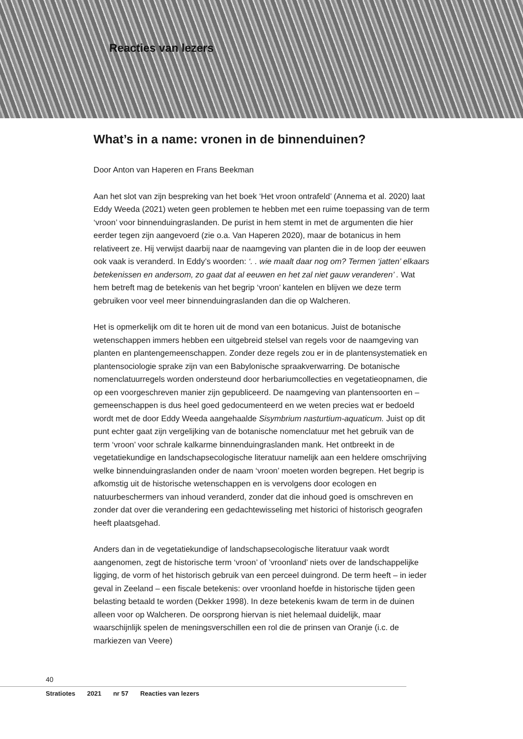Reacties van lezers
What’s in a name: vronen in de binnenduinen?
Door Anton van Haperen en Frans Beekman
Aan het slot van zijn bespreking van het boek ‘Het vroon ontrafeld’ (Annema et al. 2020) laat Eddy Weeda (2021) weten geen problemen te hebben met een ruime toepassing van de term ‘vroon’ voor binnenduingraslanden. De purist in hem stemt in met de argumenten die hier eerder tegen zijn aangevoerd (zie o.a. Van Haperen 2020), maar de botanicus in hem relativeert ze. Hij verwijst daarbij naar de naamgeving van planten die in de loop der eeuwen ook vaak is veranderd. In Eddy’s woorden: ‘. . wie maalt daar nog om? Termen ‘jatten’ elkaars betekenissen en andersom, zo gaat dat al eeuwen en het zal niet gauw veranderen’ . Wat hem betreft mag de betekenis van het begrip ‘vroon’ kantelen en blijven we deze term gebruiken voor veel meer binnenduingraslanden dan die op Walcheren.
Het is opmerkelijk om dit te horen uit de mond van een botanicus. Juist de bota­nische wetenschappen immers hebben een uitgebreid stelsel van regels voor de naamgeving van planten en plantengemeenschappen. Zonder deze regels zou er in de plantensystematiek en plantensociologie sprake zijn van een Babylonische spraakverwarring. De botanische nomenclatuurregels worden ondersteund door herbariumcollecties en vegetatieopnamen, die op een voorgeschreven manier zijn gepubliceerd. De naamgeving van plantensoorten en –gemeenschappen is dus heel goed gedocumenteerd en we weten precies wat er bedoeld wordt met de door Eddy Weeda aangehaalde Sisymbrium nasturtium-aquaticum. Juist op dit punt echter gaat zijn vergelijking van de botanische nomenclatuur met het gebruik van de term ‘vroon’ voor schrale kalkarme binnenduingraslanden mank. Het ontbreekt in de vegetatiekundige en landschapsecologische literatuur namelijk aan een heldere omschrijving welke binnenduingraslanden onder de naam ‘vroon’ moeten worden begrepen. Het begrip is afkomstig uit de historische wetenschap­pen en is vervolgens door ecologen en natuurbeschermers van inhoud veranderd, zonder dat die inhoud goed is omschreven en zonder dat over die verandering een gedachtewisseling met historici of historisch geografen heeft plaatsgehad.
Anders dan in de vegetatiekundige of landschapsecologische literatuur vaak wordt aangenomen, zegt de historische term ‘vroon’ of ’vroonland’ niets over de landschappelijke ligging, de vorm of het historisch gebruik van een perceel duingrond. De term heeft – in ieder geval in Zeeland – een fiscale betekenis: over vroonland hoefde in historische tijden geen belasting betaald te worden (Dekker 1998). In deze betekenis kwam de term in de duinen alleen voor op Walcheren. De oorsprong hiervan is niet helemaal duidelijk, maar waarschijnlijk spelen de me­ningsverschillen een rol die de prinsen van Oranje (i.c. de markiezen van Veere)
40
Stratiotes 2021 nr 57 Reacties van lezers